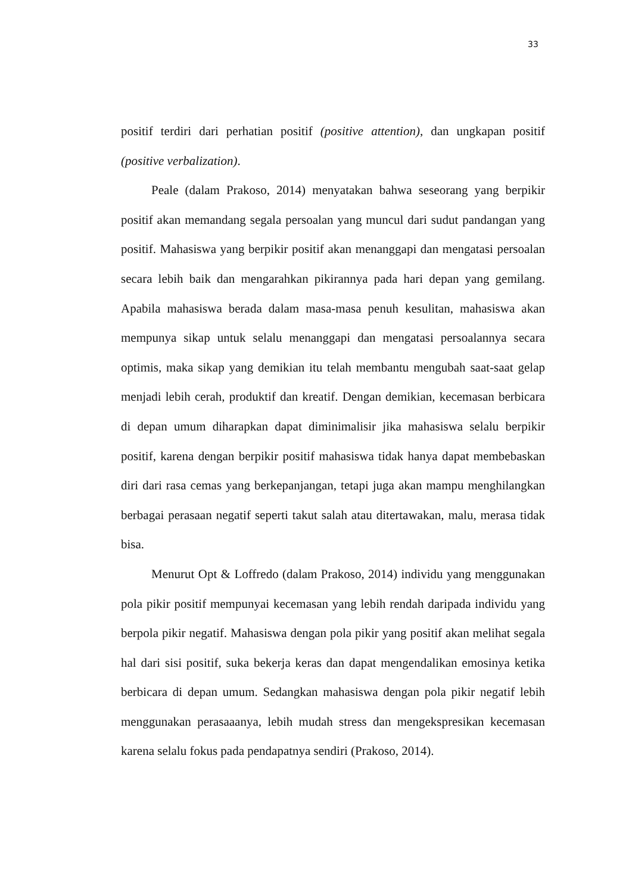33
positif terdiri dari perhatian positif (positive attention), dan ungkapan positif (positive verbalization).
Peale (dalam Prakoso, 2014) menyatakan bahwa seseorang yang berpikir positif akan memandang segala persoalan yang muncul dari sudut pandangan yang positif. Mahasiswa yang berpikir positif akan menanggapi dan mengatasi persoalan secara lebih baik dan mengarahkan pikirannya pada hari depan yang gemilang. Apabila mahasiswa berada dalam masa-masa penuh kesulitan, mahasiswa akan mempunya sikap untuk selalu menanggapi dan mengatasi persoalannya secara optimis, maka sikap yang demikian itu telah membantu mengubah saat-saat gelap menjadi lebih cerah, produktif dan kreatif. Dengan demikian, kecemasan berbicara di depan umum diharapkan dapat diminimalisir jika mahasiswa selalu berpikir positif, karena dengan berpikir positif mahasiswa tidak hanya dapat membebaskan diri dari rasa cemas yang berkepanjangan, tetapi juga akan mampu menghilangkan berbagai perasaan negatif seperti takut salah atau ditertawakan, malu, merasa tidak bisa.
Menurut Opt & Loffredo (dalam Prakoso, 2014) individu yang menggunakan pola pikir positif mempunyai kecemasan yang lebih rendah daripada individu yang berpola pikir negatif. Mahasiswa dengan pola pikir yang positif akan melihat segala hal dari sisi positif, suka bekerja keras dan dapat mengendalikan emosinya ketika berbicara di depan umum. Sedangkan mahasiswa dengan pola pikir negatif lebih menggunakan perasaaanya, lebih mudah stress dan mengekspresikan kecemasan karena selalu fokus pada pendapatnya sendiri (Prakoso, 2014).